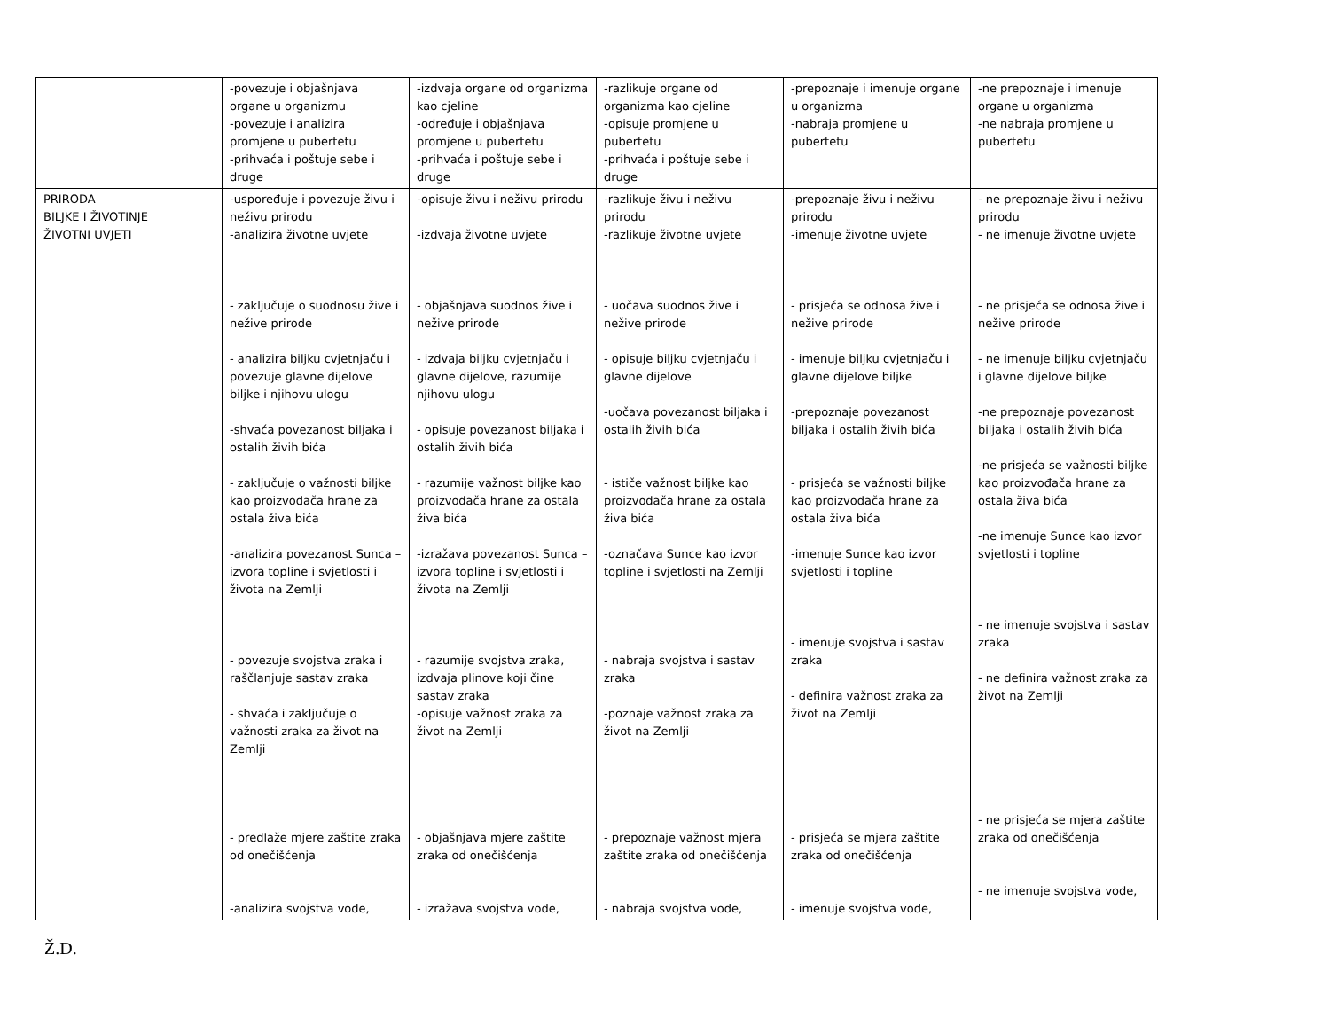| | -povezuje i objašnjava organe u organizmu -povezuje i analizira promjene u pubertetu -prihvaća i poštuje sebe i druge | -izdvaja organe od organizma kao cjeline -određuje i objašnjava promjene u pubertetu -prihvaća i poštuje sebe i druge | -razlikuje organe od organizma kao cjeline -opisuje promjene u pubertetu -prihvaća i poštuje sebe i druge | -prepoznaje i imenuje organe u organizma -nabraja promjene u pubertetu | -ne prepoznaje i imenuje organe u organizma -ne nabraja promjene u pubertetu |
| PRIRODA BILJKE I ŽIVOTINJE ŽIVOTNI UVJETI | -uspoređuje i povezuje živu i neživu prirodu -analizira životne uvjete - zaključuje o suodnosu žive i nežive prirode - analizira biljku cvjetnjaču i povezuje glavne dijelove biljke i njihovu ulogu -shvaća povezanost biljaka i ostalih živih bića - zaključuje o važnosti biljke kao proizvođača hrane za ostala živa bića -analizira povezanost Sunca – izvora topline i svjetlosti i života na Zemlji - povezuje svojstva zraka i raščlanjuje sastav zraka - shvaća i zaključuje o važnosti zraka za život na Zemlji - predlaže mjere zaštite zraka od onečišćenja -analizira svojstva vode, | -opisuje živu i neživu prirodu -izdvaja životne uvjete - objašnjava suodnos žive i nežive prirode - izdvaja biljku cvjetnjaču i glavne dijelove, razumije njihovu ulogu - opisuje povezanost biljaka i ostalih živih bića - razumije važnost biljke kao proizvođača hrane za ostala živa bića -izražava povezanost Sunca – izvora topline i svjetlosti i života na Zemlji - razumije svojstva zraka, izdvaja plinove koji čine sastav zraka -opisuje važnost zraka za život na Zemlji - objašnjava mjere zaštite zraka od onečišćenja - izražava svojstva vode, | -razlikuje živu i neživu prirodu -razlikuje životne uvjete - uočava suodnos žive i nežive prirode - opisuje biljku cvjetnjaču i glavne dijelove -uočava povezanost biljaka i ostalih živih bića - ističe važnost biljke kao proizvođača hrane za ostala živa bića -označava Sunce kao izvor topline i svjetlosti na Zemlji - nabraja svojstva i sastav zraka -poznaje važnost zraka za život na Zemlji - prepoznaje važnost mjera zaštite zraka od onečišćenja - nabraja svojstva vode, | -prepoznaje živu i neživu prirodu -imenuje životne uvjete - prisjeća se odnosa žive i nežive prirode - imenuje biljku cvjetnjaču i glavne dijelove biljke -prepoznaje povezanost biljaka i ostalih živih bića - prisjeća se važnosti biljke kao proizvođača hrane za ostala živa bića -imenuje Sunce kao izvor svjetlosti i topline - imenuje svojstva i sastav zraka - definira važnost zraka za život na Zemlji - prisjeća se mjera zaštite zraka od onečišćenja - imenuje svojstva vode, | - ne prepoznaje živu i neživu prirodu - ne imenuje životne uvjete - ne prisjeća se odnosa žive i nežive prirode - ne imenuje biljku cvjetnjaču i glavne dijelove biljke -ne prepoznaje povezanost biljaka i ostalih živih bića -ne prisjeća se važnosti biljke kao proizvođača hrane za ostala živa bića -ne imenuje Sunce kao izvor svjetlosti i topline - ne imenuje svojstva i sastav zraka - ne definira važnost zraka za život na Zemlji - ne prisjeća se mjera zaštite zraka od onečišćenja - ne imenuje svojstva vode, |
Ž.D.